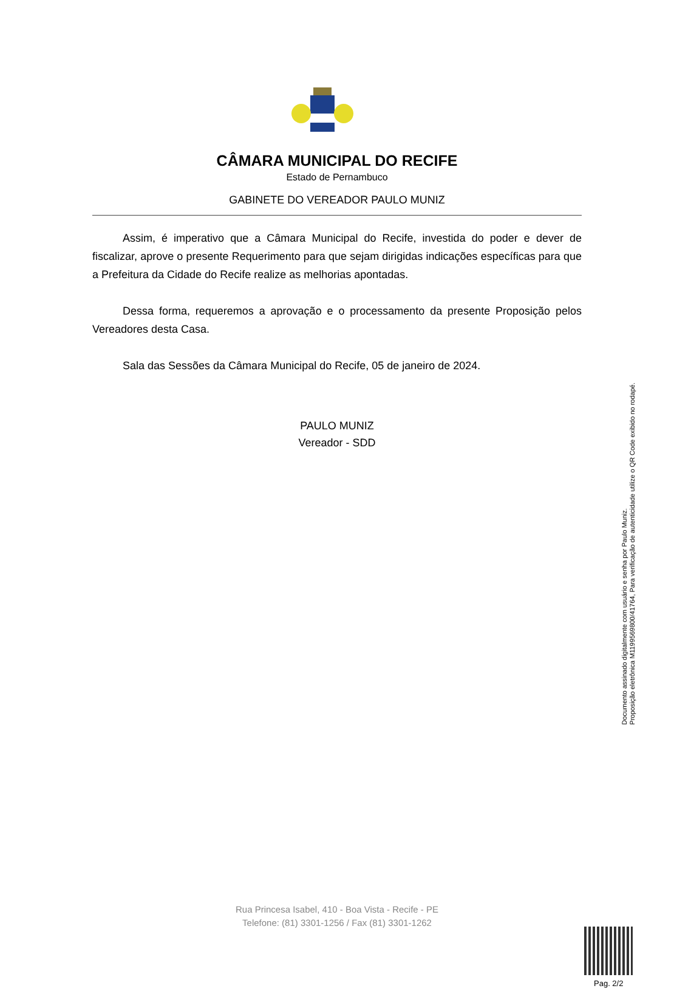CÂMARA MUNICIPAL DO RECIFE
Estado de Pernambuco
GABINETE DO VEREADOR PAULO MUNIZ
Assim, é imperativo que a Câmara Municipal do Recife, investida do poder e dever de fiscalizar, aprove o presente Requerimento para que sejam dirigidas indicações específicas para que a Prefeitura da Cidade do Recife realize as melhorias apontadas.
Dessa forma, requeremos a aprovação e o processamento da presente Proposição pelos Vereadores desta Casa.
Sala das Sessões da Câmara Municipal do Recife, 05 de janeiro de 2024.
PAULO MUNIZ
Vereador - SDD
Rua Princesa Isabel, 410 - Boa Vista - Recife - PE
Telefone: (81) 3301-1256 / Fax (81) 3301-1262
Documento assinado digitalmente com usuário e senha por Paulo Muniz.
Proposição eletrônica M11995698​00/41764, Para verificação de autenticidade utilize o QR Code exibido no rodapé.
Pag. 2/2